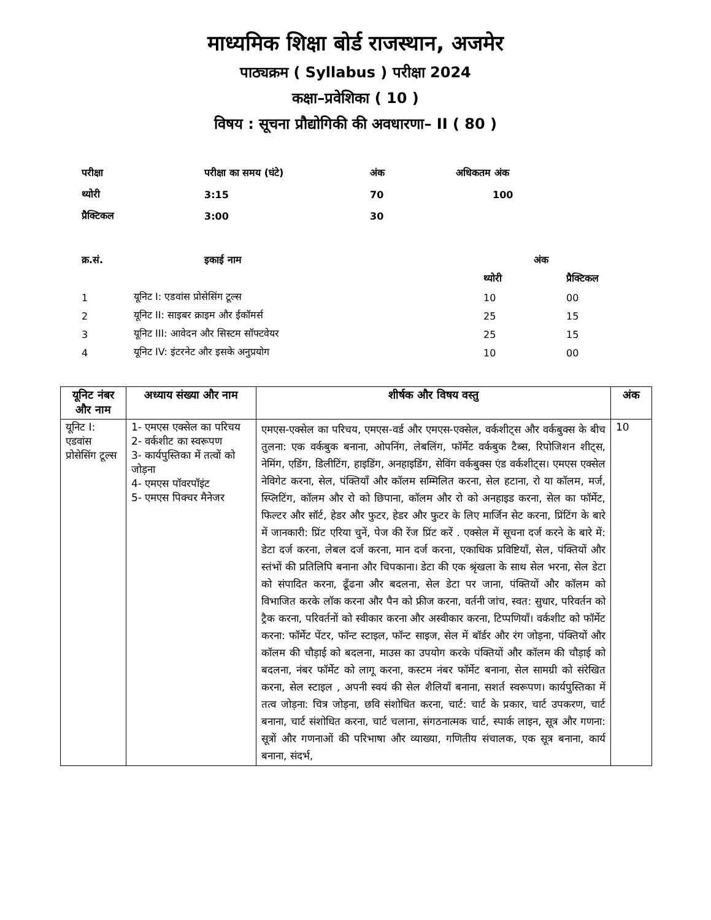माध्यमिक शिक्षा बोर्ड राजस्थान, अजमेर
पाठ्यक्रम ( Syllabus ) परीक्षा 2024
कक्षा–प्रवेशिका ( 10 )
विषय : सूचना प्रौद्योगिकी की अवधारणा– II ( 80 )
| परीक्षा | परीक्षा का समय (घंटे) | अंक | अधिकतम अंक |
| थ्योरी | 3:15 | 70 | 100 |
| प्रैक्टिकल | 3:00 | 30 | |
| क्र.सं. | इकाई नाम | अंक | |
| --- | --- | --- | --- |
| | | थ्योरी | प्रैक्टिकल |
| 1 | यूनिट I: एडवांस प्रोसेसिंग टूल्स | 10 | 00 |
| 2 | यूनिट II: साइबर क्राइम और ईकॉमर्स | 25 | 15 |
| 3 | यूनिट III: आवेदन और सिस्टम सॉफ्टवेयर | 25 | 15 |
| 4 | यूनिट IV: इंटरनेट और इसके अनुप्रयोग | 10 | 00 |
| यूनिट नंबर और नाम | अध्याय संख्या और नाम | शीर्षक और विषय वस्तु | अंक |
| --- | --- | --- | --- |
| यूनिट I: एडवांस प्रोसेसिंग टूल्स | 1- एमएस एक्सेल का परिचय 2- वर्कशीट का स्वरूपण 3- कार्यपुस्तिका में तत्वों को जोड़ना 4- एमएस पॉवरपॉइंट 5- एमएस पिक्चर मैनेजर | एमएस-एक्सेल का परिचय, एमएस-वर्ड और एमएस-एक्सेल, वर्कशीट्स और वर्कबुक्स के बीच तुलना: एक वर्कबुक बनाना, ओपनिंग, लेबलिंग, फॉर्मेट वर्कबुक टैब्स, रिपोजिशन शीट्स, नेमिंग, एडिंग, डिलीटिंग, हाइडिंग, अनहाइडिंग, सेविंग वर्कबुक्स एंड वर्कशीट्स। एमएस एक्सेल नेविगेट करना, सेल, पंक्तियाँ और कॉलम सम्मिलित करना, सेल हटाना, रो या कॉलम, मर्ज, स्प्लिटिंग, कॉलम और रो को छिपाना, कॉलम और रो को अनहाइड करना, सेल का फॉर्मेट, फिल्टर और सॉर्ट, हेडर और फुटर, हेडर और फुटर के लिए मार्जिन सेट करना, प्रिंटिंग के बारे में जानकारी: प्रिंट एरिया चुनें, पेज की रेंज प्रिंट करें . एक्सेल में सूचना दर्ज करने के बारे में: डेटा दर्ज करना, लेबल दर्ज करना, मान दर्ज करना, एकाधिक प्रविष्टियाँ, सेल, पंक्तियों और स्तंभों की प्रतिलिपि बनाना और चिपकाना। डेटा की एक श्रृंखला के साथ सेल भरना, सेल डेटा को संपादित करना, ढूँढना और बदलना, सेल डेटा पर जाना, पंक्तियों और कॉलम को विभाजित करके लॉक करना और पैन को फ्रीज करना, वर्तनी जांच, स्वत: सुधार, परिवर्तन को ट्रैक करना, परिवर्तनों को स्वीकार करना और अस्वीकार करना, टिप्पणियाँ। वर्कशीट को फॉर्मेट करना: फॉर्मेट पेंटर, फॉन्ट स्टाइल, फॉन्ट साइज, सेल में बॉर्डर और रंग जोड़ना, पंक्तियों और कॉलम की चौड़ाई को बदलना, माउस का उपयोग करके पंक्तियों और कॉलम की चौड़ाई को बदलना, नंबर फॉर्मेट को लागू करना, कस्टम नंबर फॉर्मेट बनाना, सेल सामग्री को संरेखित करना, सेल स्टाइल , अपनी स्वयं की सेल शैलियाँ बनाना, सशर्त स्वरूपण। कार्यपुस्तिका में तत्व जोड़ना: चित्र जोड़ना, छवि संशोधित करना, चार्ट: चार्ट के प्रकार, चार्ट उपकरण, चार्ट बनाना, चार्ट संशोधित करना, चार्ट चलाना, संगठनात्मक चार्ट, स्पार्क लाइन, सूत्र और गणना: सूत्रों और गणनाओं की परिभाषा और व्याख्या, गणितीय संचालक, एक सूत्र बनाना, कार्य बनाना, संदर्भ, | 10 |